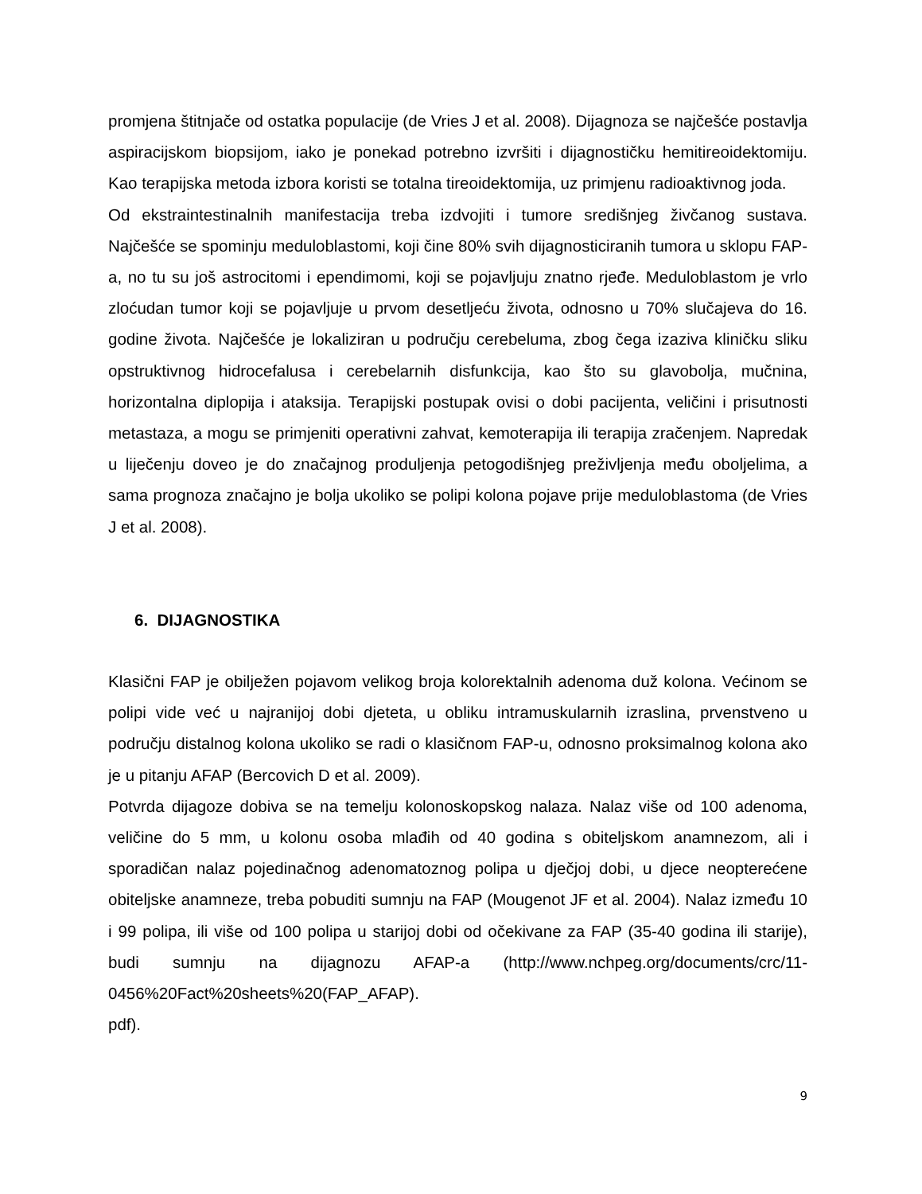promjena štitnjače od ostatka populacije (de Vries J et al. 2008). Dijagnoza se najčešće postavlja aspiracijskom biopsijom, iako je ponekad potrebno izvršiti i dijagnostičku hemitireoidektomiju. Kao terapijska metoda izbora koristi se totalna tireoidektomija, uz primjenu radioaktivnog joda.
Od ekstraintestinalnih manifestacija treba izdvojiti i tumore središnjeg živčanog sustava. Najčešće se spominju meduloblastomi, koji čine 80% svih dijagnosticiranih tumora u sklopu FAP-a, no tu su još astrocitomi i ependimomi, koji se pojavljuju znatno rjeđe. Meduloblastom je vrlo zloćudan tumor koji se pojavljuje u prvom desetljeću života, odnosno u 70% slučajeva do 16. godine života. Najčešće je lokaliziran u području cerebeluma, zbog čega izaziva kliničku sliku opstruktivnog hidrocefalusa i cerebelarnih disfunkcija, kao što su glavobolja, mučnina, horizontalna diplopija i ataksija. Terapijski postupak ovisi o dobi pacijenta, veličini i prisutnosti metastaza, a mogu se primjeniti operativni zahvat, kemoterapija ili terapija zračenjem. Napredak u liječenju doveo je do značajnog produljenja petogodišnjeg preživljenja među oboljelima, a sama prognoza značajno je bolja ukoliko se polipi kolona pojave prije meduloblastoma (de Vries J et al. 2008).
6. DIJAGNOSTIKA
Klasični FAP je obilježen pojavom velikog broja kolorektalnih adenoma duž kolona. Većinom se polipi vide već u najranijoj dobi djeteta, u obliku intramuskularnih izraslina, prvenstveno u području distalnog kolona ukoliko se radi o klasičnom FAP-u, odnosno proksimalnog kolona ako je u pitanju AFAP (Bercovich D et al. 2009).
Potvrda dijagoze dobiva se na temelju kolonoskopskog nalaza. Nalaz više od 100 adenoma, veličine do 5 mm, u kolonu osoba mlađih od 40 godina s obiteljskom anamnezom, ali i sporadičan nalaz pojedinačnog adenomatoznog polipa u dječjoj dobi, u djece neopterećene obiteljske anamneze, treba pobuditi sumnju na FAP (Mougenot JF et al. 2004). Nalaz između 10 i 99 polipa, ili više od 100 polipa u starijoj dobi od očekivane za FAP (35-40 godina ili starije), budi sumnju na dijagnozu AFAP-a (http://www.nchpeg.org/documents/crc/11-0456%20Fact%20sheets%20(FAP_AFAP).
pdf).
9